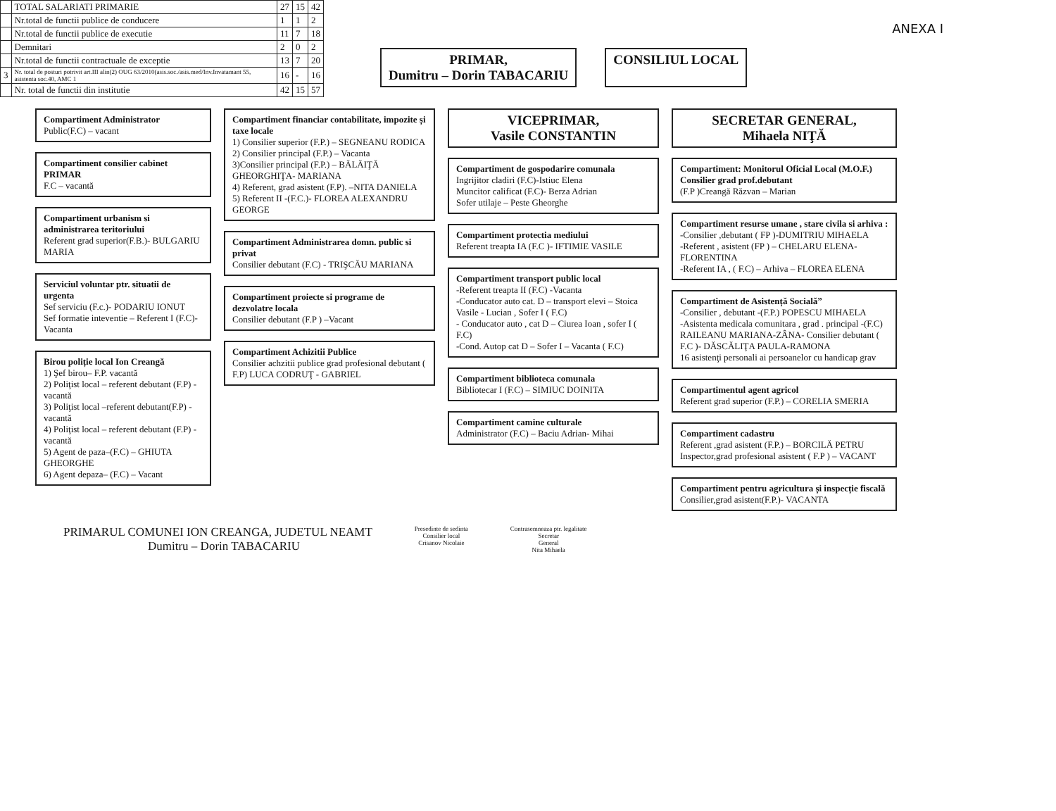| | TOTAL SALARIATI PRIMARIE | 27 | 15 | 42 |
| | Nr.total de functii publice de conducere | 1 | 1 | 2 |
| | Nr.total de functii publice de executie | 11 | 7 | 18 |
| | Demnitari | 2 | 0 | 2 |
| | Nr.total de functii contractuale de exceptie | 13 | 7 | 20 |
| 3 | Nr. total de posturi potrivit art.III alin(2) OUG 63/2010(asis.soc./asis.med/Inv.Invatamant 55, asistenta soc.40, AMC 1 | 16 | - | 16 |
| | Nr. total de functii din institutie | 42 | 15 | 57 |
ANEXA I
PRIMAR,
Dumitru – Dorin TABACARIU
CONSILIUL LOCAL
Compartiment Administrator
Public(F.C) – vacant
Compartiment consilier cabinet PRIMAR
F.C – vacantă
Compartiment urbanism si administrarea teritoriului
Referent grad superior(F.B.)- BULGARIU MARIA
Serviciul voluntar ptr. situatii de urgenta
Sef serviciu (F.c.)- PODARIU IONUT
Sef formatie inteventie – Referent I (F.C)- Vacanta
Birou poliție local Ion Creangă
1) Şef birou– F.P. vacantă
2) Poliţist local – referent debutant (F.P) - vacantă
3) Poliţist local –referent debutant(F.P) - vacantă
4) Poliţist local – referent debutant (F.P) - vacantă
5) Agent de paza–(F.C) – GHIUTA GHEORGHE
6) Agent depaza– (F.C) – Vacant
Compartiment financiar contabilitate, impozite și taxe locale
1) Consilier superior (F.P.) – SEGNEANU RODICA
2) Consilier principal (F.P.) – Vacanta
3)Consilier principal (F.P.) – BĂLĂIŢĂ GHEORGHIŢA- MARIANA
4) Referent, grad asistent (F.P). –NITA DANIELA
5) Referent II -(F.C.)- FLOREA ALEXANDRU GEORGE
Compartiment Administrarea domn. public si privat
Consilier debutant (F.C) - TRIŞCĂU MARIANA
Compartiment proiecte si programe de dezvolatre locala
Consilier debutant (F.P ) –Vacant
Compartiment Achizitii Publice
Consilier achzitii publice grad profesional debutant ( F.P) LUCA CODRUŢ - GABRIEL
VICEPRIMAR,
Vasile CONSTANTIN
Compartiment de gospodarire comunala
Ingrijitor cladiri (F.C)-Istiuc Elena
Muncitor calificat (F.C)- Berza Adrian
Sofer utilaje – Peste Gheorghe
Compartiment protectia mediului
Referent treapta IA (F.C )- IFTIMIE VASILE
Compartiment transport public local
-Referent treapta II (F.C) -Vacanta
-Conducator auto cat. D – transport elevi – Stoica Vasile - Lucian , Sofer I ( F.C)
- Conducator auto , cat D – Ciurea Ioan , sofer I ( F.C)
-Cond. Autop cat D – Sofer I – Vacanta ( F.C)
Compartiment biblioteca comunala
Bibliotecar I (F.C) – SIMIUC DOINITA
Compartiment camine culturale
Administrator (F.C) – Baciu Adrian- Mihai
SECRETAR GENERAL,
Mihaela NIŢĂ
Compartiment: Monitorul Oficial Local (M.O.F.)
Consilier grad prof.debutant
(F.P )Creangă Răzvan – Marian
Compartiment resurse umane , stare civila si arhiva :
-Consilier ,debutant ( FP )-DUMITRIU MIHAELA
-Referent , asistent (FP ) – CHELARU ELENA-FLORENTINA
-Referent IA , ( F.C) – Arhiva – FLOREA ELENA
Compartiment de Asistență Socială”
-Consilier , debutant -(F.P.) POPESCU MIHAELA
-Asistenta medicala comunitara , grad . principal -(F.C) RAILEANU MARIANA-ZÂNA- Consilier debutant ( F.C )- DĂSCĂLIŢA PAULA-RAMONA
16 asistenţi personali ai persoanelor cu handicap grav
Compartimentul agent agricol
Referent grad superior (F.P.) – CORELIA SMERIA
Compartiment cadastru
Referent ,grad asistent (F.P.) – BORCILĂ PETRU
Inspector,grad profesional asistent ( F.P ) – VACANT
Compartiment pentru agricultura și inspecție fiscală
Consilier,grad asistent(F.P.)- VACANTA
PRIMARUL COMUNEI ION CREANGA, JUDETUL NEAMT
Dumitru – Dorin TABACARIU
Presedinte de sedinta
Consilier local
Crisanov Nicolaie
Contrasemneaza ptr. legalitate
Secretar
General
Nita Mihaela